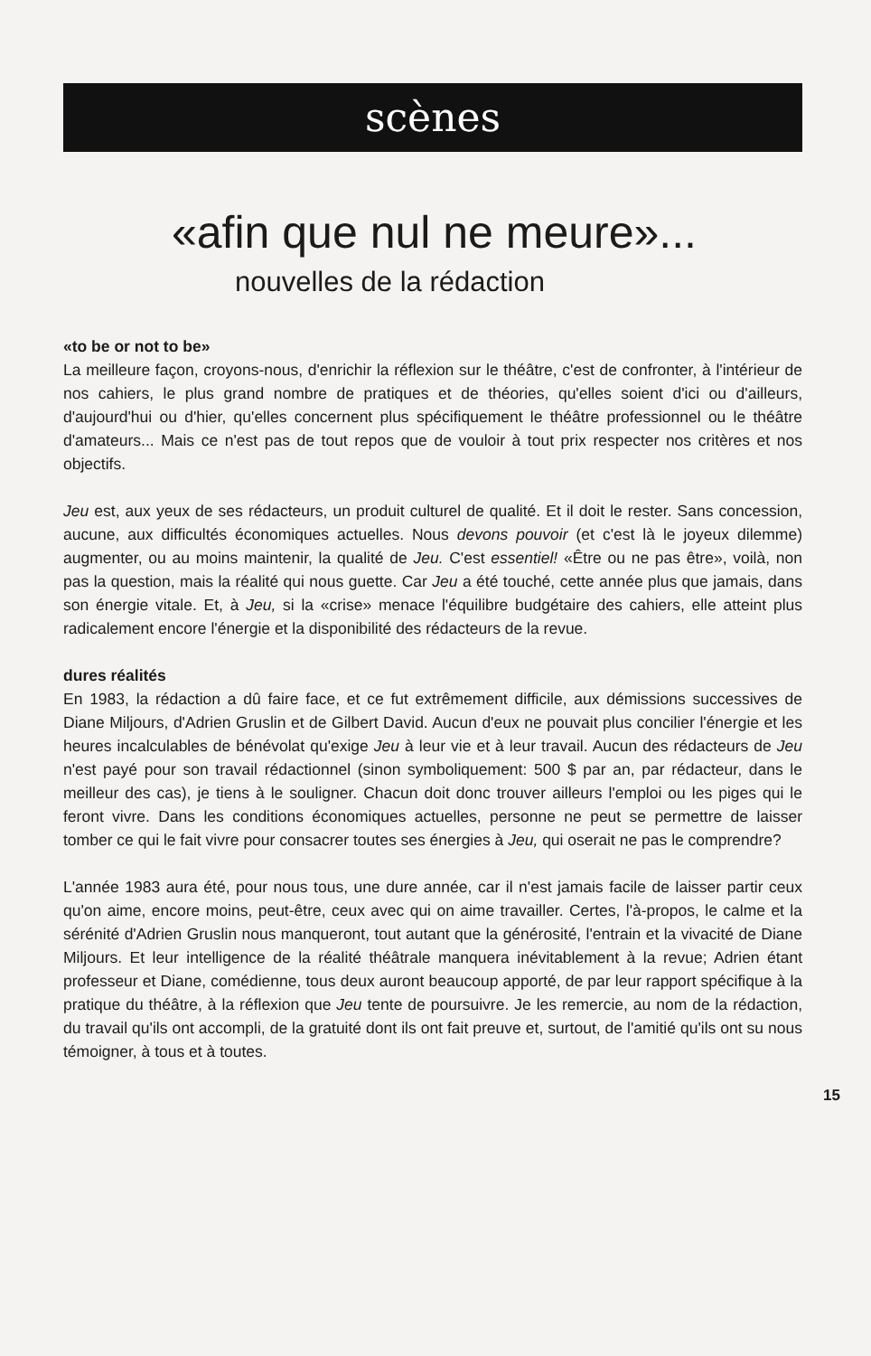scènes
«afin que nul ne meure»...
nouvelles de la rédaction
«to be or not to be»
La meilleure façon, croyons-nous, d'enrichir la réflexion sur le théâtre, c'est de confronter, à l'intérieur de nos cahiers, le plus grand nombre de pratiques et de théories, qu'elles soient d'ici ou d'ailleurs, d'aujourd'hui ou d'hier, qu'elles concernent plus spécifiquement le théâtre professionnel ou le théâtre d'amateurs... Mais ce n'est pas de tout repos que de vouloir à tout prix respecter nos critères et nos objectifs.
Jeu est, aux yeux de ses rédacteurs, un produit culturel de qualité. Et il doit le rester. Sans concession, aucune, aux difficultés économiques actuelles. Nous devons pouvoir (et c'est là le joyeux dilemme) augmenter, ou au moins maintenir, la qualité de Jeu. C'est essentiel! «Être ou ne pas être», voilà, non pas la question, mais la réalité qui nous guette. Car Jeu a été touché, cette année plus que jamais, dans son énergie vitale. Et, à Jeu, si la «crise» menace l'équilibre budgétaire des cahiers, elle atteint plus radicalement encore l'énergie et la disponibilité des rédacteurs de la revue.
dures réalités
En 1983, la rédaction a dû faire face, et ce fut extrêmement difficile, aux démissions successives de Diane Miljours, d'Adrien Gruslin et de Gilbert David. Aucun d'eux ne pouvait plus concilier l'énergie et les heures incalculables de bénévolat qu'exige Jeu à leur vie et à leur travail. Aucun des rédacteurs de Jeu n'est payé pour son travail rédactionnel (sinon symboliquement: 500 $ par an, par rédacteur, dans le meilleur des cas), je tiens à le souligner. Chacun doit donc trouver ailleurs l'emploi ou les piges qui le feront vivre. Dans les conditions économiques actuelles, personne ne peut se permettre de laisser tomber ce qui le fait vivre pour consacrer toutes ses énergies à Jeu, qui oserait ne pas le comprendre?
L'année 1983 aura été, pour nous tous, une dure année, car il n'est jamais facile de laisser partir ceux qu'on aime, encore moins, peut-être, ceux avec qui on aime travailler. Certes, l'à-propos, le calme et la sérénité d'Adrien Gruslin nous manqueront, tout autant que la générosité, l'entrain et la vivacité de Diane Miljours. Et leur intelligence de la réalité théâtrale manquera inévitablement à la revue; Adrien étant professeur et Diane, comédienne, tous deux auront beaucoup apporté, de par leur rapport spécifique à la pratique du théâtre, à la réflexion que Jeu tente de poursuivre. Je les remercie, au nom de la rédaction, du travail qu'ils ont accompli, de la gratuité dont ils ont fait preuve et, surtout, de l'amitié qu'ils ont su nous témoigner, à tous et à toutes.
15